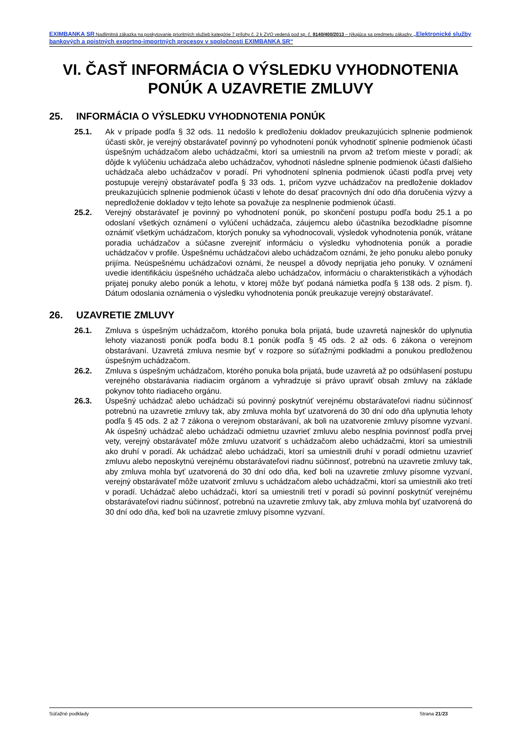EXIMBANKA SR Nadlimitná zákazka na poskytovanie prioritných služieb kategórie 7 prílohy č. 2 k ZVO vedená pod sp. č. 8140/400/2013 – týkajúca sa predmetu zákazky „Elektronické služby bankových a poistných exportno-importných procesov v spoločnosti EXIMBANKA SR“
VI. ČASŤ INFORMÁCIA O VÝSLEDKU VYHODNOTENIA PONÚK A UZAVRETIE ZMLUVY
25. INFORMÁCIA O VÝSLEDKU VYHODNOTENIA PONÚK
25.1. Ak v prípade podľa § 32 ods. 11 nedošlo k predloženiu dokladov preukazujúcich splnenie podmienok účasti skôr, je verejný obstarávateľ povinný po vyhodnotení ponúk vyhodnotiť splnenie podmienok účasti úspešným uchádzačom alebo uchádzačmi, ktorí sa umiestnili na prvom až treťom mieste v poradí; ak dôjde k vylúčeniu uchádzača alebo uchádzačov, vyhodnotí následne splnenie podmienok účasti ďalšieho uchádzača alebo uchádzačov v poradí. Pri vyhodnotení splnenia podmienok účasti podľa prvej vety postupuje verejný obstarávateľ podľa § 33 ods. 1, pričom vyzve uchádzačov na predloženie dokladov preukazujúcich splnenie podmienok účasti v lehote do desať pracovných dní odo dňa doručenia výzvy a nepredloženie dokladov v tejto lehote sa považuje za nesplnenie podmienok účasti.
25.2. Verejný obstarávateľ je povinný po vyhodnotení ponúk, po skončení postupu podľa bodu 25.1 a po odoslaní všetkých oznámení o vylúčení uchádzača, záujemcu alebo účastníka bezodkladne písomne oznámiť všetkým uchádzačom, ktorých ponuky sa vyhodnocovali, výsledok vyhodnotenia ponúk, vrátane poradia uchádzačov a súčasne zverejniť informáciu o výsledku vyhodnotenia ponúk a poradie uchádzačov v profile. Úspešnému uchádzačovi alebo uchádzačom oznámi, že jeho ponuku alebo ponuky prijíma. Neúspešnému uchádzačovi oznámi, že neuspel a dôvody neprijatia jeho ponuky. V oznámení uvedie identifikáciu úspešného uchádzača alebo uchádzačov, informáciu o charakteristikách a výhodách prijatej ponuky alebo ponúk a lehotu, v ktorej môže byť podaná námietka podľa § 138 ods. 2 písm. f). Dátum odoslania oznámenia o výsledku vyhodnotenia ponúk preukazuje verejný obstarávateľ.
26. UZAVRETIE ZMLUVY
26.1. Zmluva s úspešným uchádzačom, ktorého ponuka bola prijatá, bude uzavretá najneskôr do uplynutia lehoty viazanosti ponúk podľa bodu 8.1 ponúk podľa § 45 ods. 2 až ods. 6 zákona o verejnom obstarávaní. Uzavretá zmluva nesmie byť v rozpore so súťažnými podkladmi a ponukou predloženou úspešným uchádzačom.
26.2. Zmluva s úspešným uchádzačom, ktorého ponuka bola prijatá, bude uzavretá až po odsúhlasení postupu verejného obstarávania riadiacim orgánom a vyhradzuje si právo upraviť obsah zmluvy na základe pokynov tohto riadiaceho orgánu.
26.3. Úspešný uchádzač alebo uchádzači sú povinný poskytnúť verejnému obstarávateľovi riadnu súčinnosť potrebnú na uzavretie zmluvy tak, aby zmluva mohla byť uzatvorená do 30 dní odo dňa uplynutia lehoty podľa § 45 ods. 2 až 7 zákona o verejnom obstarávaní, ak boli na uzatvorenie zmluvy písomne vyzvaní. Ak úspešný uchádzač alebo uchádzači odmietnu uzavrieť zmluvu alebo nesplnia povinnosť podľa prvej vety, verejný obstarávateľ môže zmluvu uzatvoriť s uchádzačom alebo uchádzačmi, ktorí sa umiestnili ako druhí v poradí. Ak uchádzač alebo uchádzači, ktorí sa umiestnili druhí v poradí odmietnu uzavrieť zmluvu alebo neposkytnú verejnému obstarávateľovi riadnu súčinnosť, potrebnú na uzavretie zmluvy tak, aby zmluva mohla byť uzatvorená do 30 dní odo dňa, keď boli na uzavretie zmluvy písomne vyzvaní, verejný obstarávateľ môže uzatvoriť zmluvu s uchádzačom alebo uchádzačmi, ktorí sa umiestnili ako tretí v poradí. Uchádzač alebo uchádzači, ktorí sa umiestnili tretí v poradí sú povinní poskytnúť verejnému obstarávateľovi riadnu súčinnosť, potrebnú na uzavretie zmluvy tak, aby zmluva mohla byť uzatvorená do 30 dní odo dňa, keď boli na uzavretie zmluvy písomne vyzvaní.
Súťažné podklady Strana 21/23